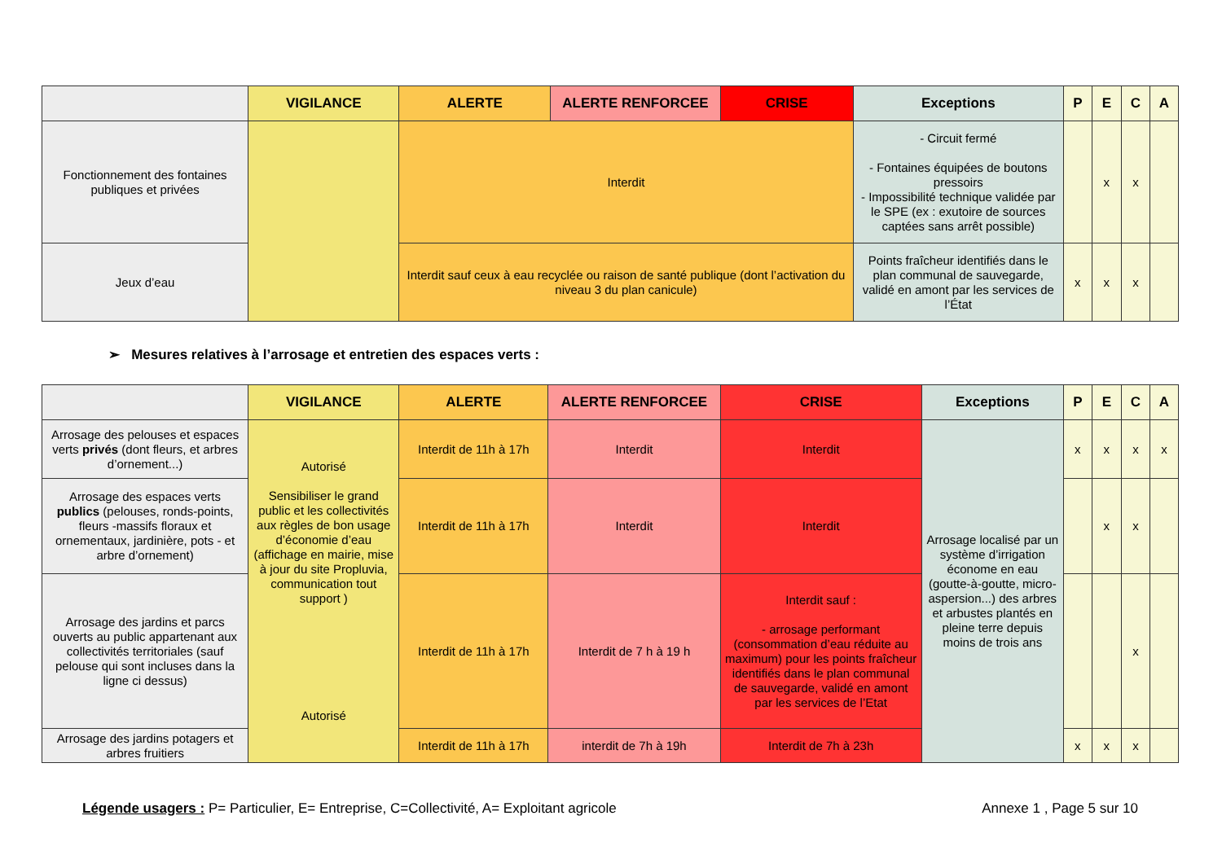| | VIGILANCE | ALERTE | ALERTE RENFORCEE | CRISE | Exceptions | P | E | C | A |
| --- | --- | --- | --- | --- | --- | --- | --- | --- | --- |
| Fonctionnement des fontaines publiques et privées | | Interdit | | | - Circuit fermé - Fontaines équipées de boutons pressoirs - Impossibilité technique validée par le SPE (ex : exutoire de sources captées sans arrêt possible) | | x | x | |
| Jeux d’eau | | Interdit sauf ceux à eau recyclée ou raison de santé publique (dont l’activation du niveau 3 du plan canicule) | | | Points fraîcheur identifiés dans le plan communal de sauvegarde, validé en amont par les services de l’État | x | x | x | |
➢ Mesures relatives à l’arrosage et entretien des espaces verts :
| | VIGILANCE | ALERTE | ALERTE RENFORCEE | CRISE | Exceptions | P | E | C | A |
| --- | --- | --- | --- | --- | --- | --- | --- | --- | --- |
| Arrosage des pelouses et espaces verts privés (dont fleurs, et arbres d’ornement...) | Autorisé Sensibiliser le grand public et les collectivités aux règles de bon usage d’économie d’eau (affichage en mairie, mise à jour du site Propluvia, communication tout support ) Autorisé | Interdit de 11h à 17h | Interdit | Interdit | Arrosage localisé par un système d’irrigation économe en eau (goutte-à-goutte, micro-aspersion...) des arbres et arbustes plantés en pleine terre depuis moins de trois ans | x | x | x | x |
| Arrosage des espaces verts publics (pelouses, ronds-points, fleurs -massifs floraux et ornementaux, jardinière, pots - et arbre d’ornement) | | Interdit de 11h à 17h | Interdit | Interdit | | | x | x | |
| Arrosage des jardins et parcs ouverts au public appartenant aux collectivités territoriales (sauf pelouse qui sont incluses dans la ligne ci dessus) | | Interdit de 11h à 17h | Interdit de 7 h à 19 h | Interdit sauf : - arrosage performant (consommation d’eau réduite au maximum) pour les points fraîcheur identifiés dans le plan communal de sauvegarde, validé en amont par les services de l’Etat | | | | x | |
| Arrosage des jardins potagers et arbres fruitiers | | Interdit de 11h à 17h | interdit de 7h à 19h | Interdit de 7h à 23h | | x | x | x | |
Légende usagers : P= Particulier, E= Entreprise, C=Collectivité, A= Exploitant agricole Annexe 1 , Page 5 sur 10